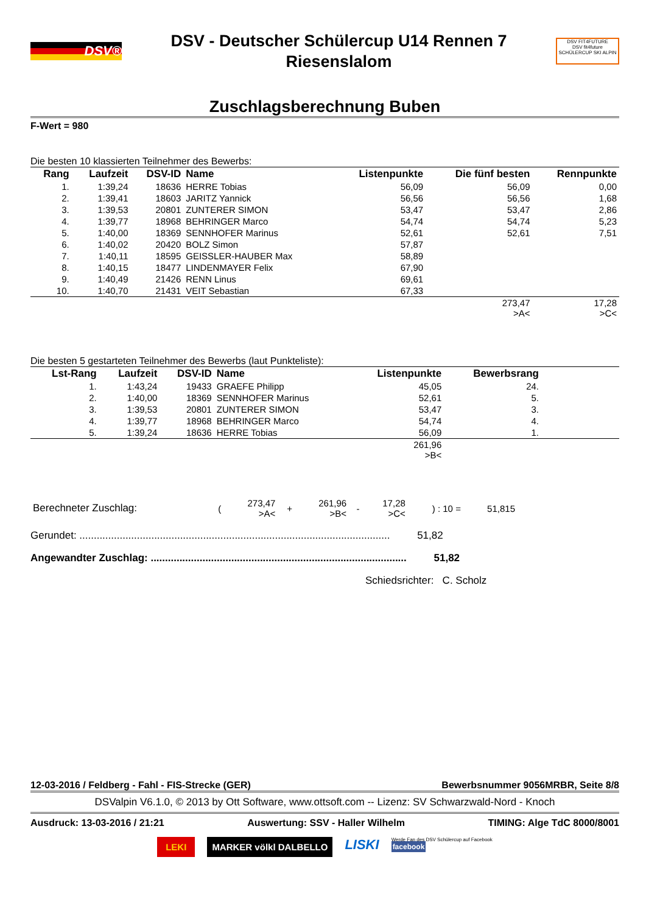DSV®
DSV - Deutscher Schülercup U14 Rennen 7
Riesenslalom
DSV FIT4FUTURE
DSV fit4future
SCHÜLERCUP SKI ALPIN
Zuschlagsberechnung Buben
F-Wert = 980
Die besten 10 klassierten Teilnehmer des Bewerbs:
| Rang | Laufzeit | DSV-ID | Name | Listenpunkte | Die fünf besten | Rennpunkte |
| --- | --- | --- | --- | --- | --- | --- |
| 1. | 1:39,24 | 18636 | HERRE Tobias | 56,09 | 56,09 | 0,00 |
| 2. | 1:39,41 | 18603 | JARITZ Yannick | 56,56 | 56,56 | 1,68 |
| 3. | 1:39,53 | 20801 | ZUNTERER SIMON | 53,47 | 53,47 | 2,86 |
| 4. | 1:39,77 | 18968 | BEHRINGER Marco | 54,74 | 54,74 | 5,23 |
| 5. | 1:40,00 | 18369 | SENNHOFER Marinus | 52,61 | 52,61 | 7,51 |
| 6. | 1:40,02 | 20420 | BOLZ Simon | 57,87 | | |
| 7. | 1:40,11 | 18595 | GEISSLER-HAUBER Max | 58,89 | | |
| 8. | 1:40,15 | 18477 | LINDENMAYER Felix | 67,90 | | |
| 9. | 1:40,49 | 21426 | RENN Linus | 69,61 | | |
| 10. | 1:40,70 | 21431 | VEIT Sebastian | 67,33 | | |
| | | | | | 273,47 >A< | 17,28 >C< |
Die besten 5 gestarteten Teilnehmer des Bewerbs (laut Punkteliste):
| Lst-Rang | Laufzeit | DSV-ID | Name | Listenpunkte | Bewerbsrang | |
| --- | --- | --- | --- | --- | --- | --- |
| 1. | 1:43,24 | 19433 | GRAEFE Philipp | 45,05 | 24. | |
| 2. | 1:40,00 | 18369 | SENNHOFER Marinus | 52,61 | 5. | |
| 3. | 1:39,53 | 20801 | ZUNTERER SIMON | 53,47 | 3. | |
| 4. | 1:39,77 | 18968 | BEHRINGER Marco | 54,74 | 4. | |
| 5. | 1:39,24 | 18636 | HERRE Tobias | 56,09 | 1. | |
| | | | | 261,96 >B< | | |
| Berechneter Zuschlag: | ( | 273,47 >A< | + | 261,96 >B< | - | 17,28 >C< | ) : 10 = | 51,815 |
Gerundet: ............................................................................................................ 51,82
Angewandter Zuschlag: ......................................................................................... 51,82
Schiedsrichter: C. Scholz
12-03-2016 / Feldberg - Fahl - FIS-Strecke (GER) Bewerbsnummer 9056MRBR, Seite 8/8
DSValpin V6.1.0, © 2013 by Ott Software, www.ottsoft.com -- Lizenz: SV Schwarzwald-Nord - Knoch
Ausdruck: 13-03-2016 / 21:21 Auswertung: SSV - Haller Wilhelm TIMING: Alge TdC 8000/8001
LEKI MARKER völkl DALBELLO LISKI Werde Fan des DSV Schülercup auf Facebook
facebook